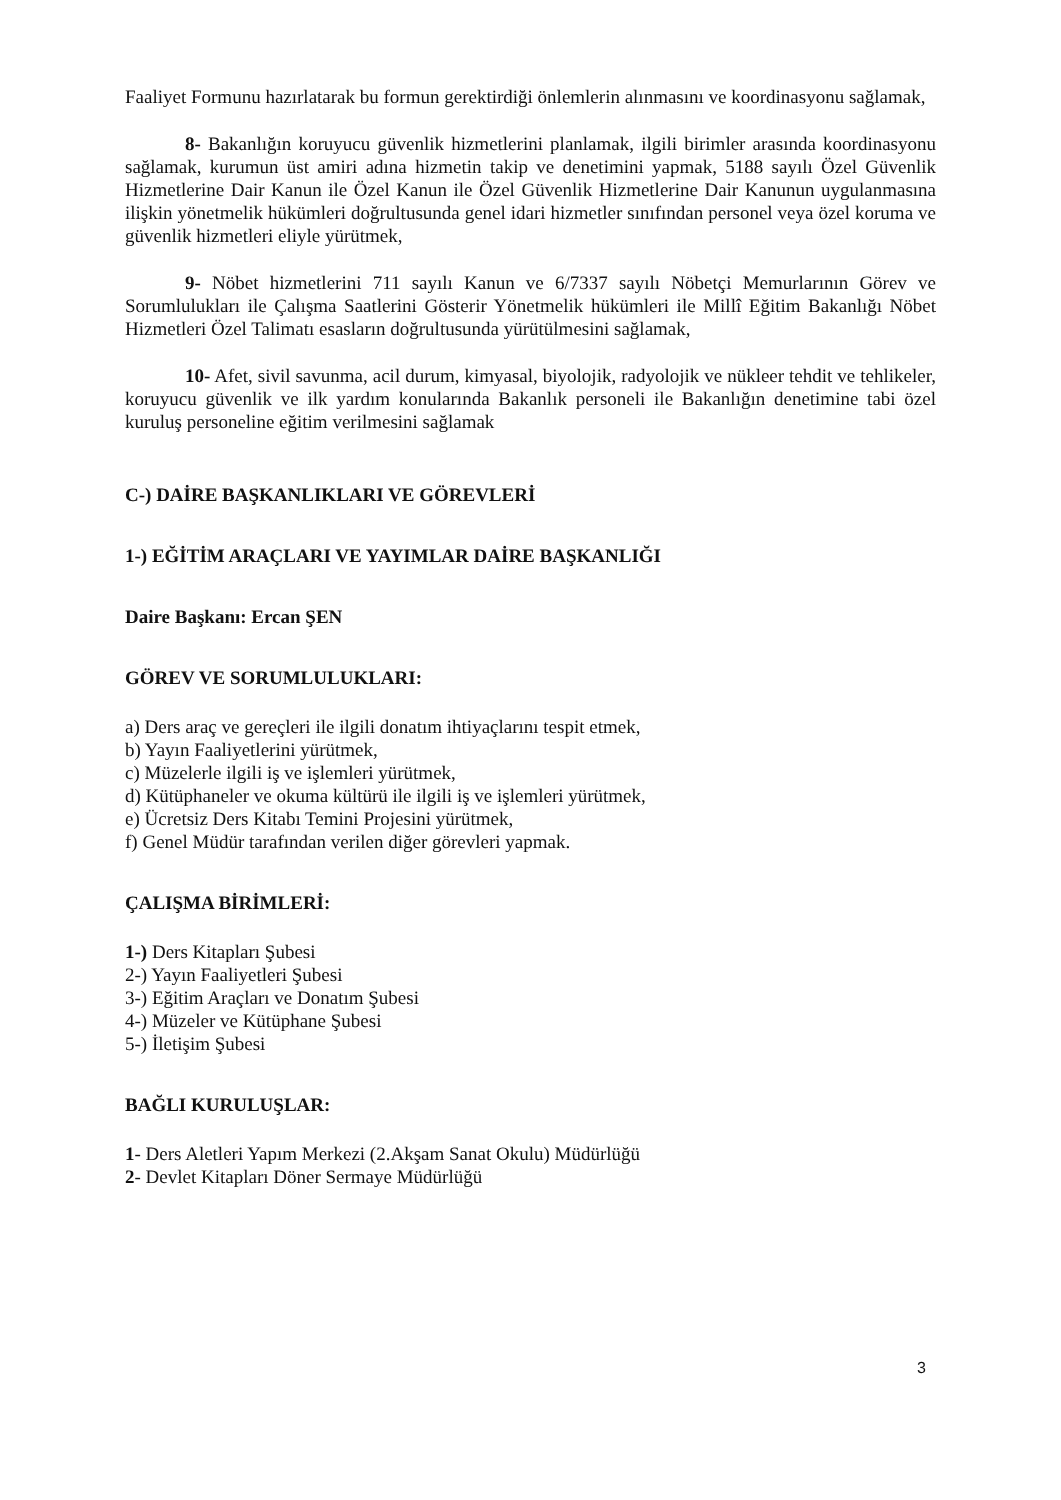Faaliyet Formunu hazırlatarak bu formun gerektirdiği önlemlerin alınmasını ve koordinasyonu sağlamak,
8- Bakanlığın koruyucu güvenlik hizmetlerini planlamak, ilgili birimler arasında koordinasyonu sağlamak, kurumun üst amiri adına hizmetin takip ve denetimini yapmak, 5188 sayılı Özel Güvenlik Hizmetlerine Dair Kanun ile Özel Kanun ile Özel Güvenlik Hizmetlerine Dair Kanunun uygulanmasına ilişkin yönetmelik hükümleri doğrultusunda genel idari hizmetler sınıfından personel veya özel koruma ve güvenlik hizmetleri eliyle yürütmek,
9- Nöbet hizmetlerini 711 sayılı Kanun ve 6/7337 sayılı Nöbetçi Memurlarının Görev ve Sorumlulukları ile Çalışma Saatlerini Gösterir Yönetmelik hükümleri ile Millî Eğitim Bakanlığı Nöbet Hizmetleri Özel Talimatı esasların doğrultusunda yürütülmesini sağlamak,
10- Afet, sivil savunma, acil durum, kimyasal, biyolojik, radyolojik ve nükleer tehdit ve tehlikeler, koruyucu güvenlik ve ilk yardım konularında Bakanlık personeli ile Bakanlığın denetimine tabi özel kuruluş personeline eğitim verilmesini sağlamak
C-) DAİRE BAŞKANLIKLARI VE GÖREVLERİ
1-) EĞİTİM ARAÇLARI VE YAYIMLAR DAİRE BAŞKANLIĞI
Daire Başkanı: Ercan ŞEN
GÖREV VE SORUMLULUKLARI:
a) Ders araç ve gereçleri ile ilgili donatım ihtiyaçlarını tespit etmek,
b) Yayın Faaliyetlerini yürütmek,
c) Müzelerle ilgili iş ve işlemleri yürütmek,
d) Kütüphaneler ve okuma kültürü ile ilgili iş ve işlemleri yürütmek,
e) Ücretsiz Ders Kitabı Temini Projesini yürütmek,
f) Genel Müdür tarafından verilen diğer görevleri yapmak.
ÇALIŞMA BİRİMLERİ:
1-) Ders Kitapları Şubesi
2-) Yayın Faaliyetleri Şubesi
3-) Eğitim Araçları ve Donatım Şubesi
4-) Müzeler ve Kütüphane Şubesi
5-) İletişim Şubesi
BAĞLI KURULUŞLAR:
1- Ders Aletleri Yapım Merkezi (2.Akşam Sanat Okulu) Müdürlüğü
2- Devlet Kitapları Döner Sermaye Müdürlüğü
3